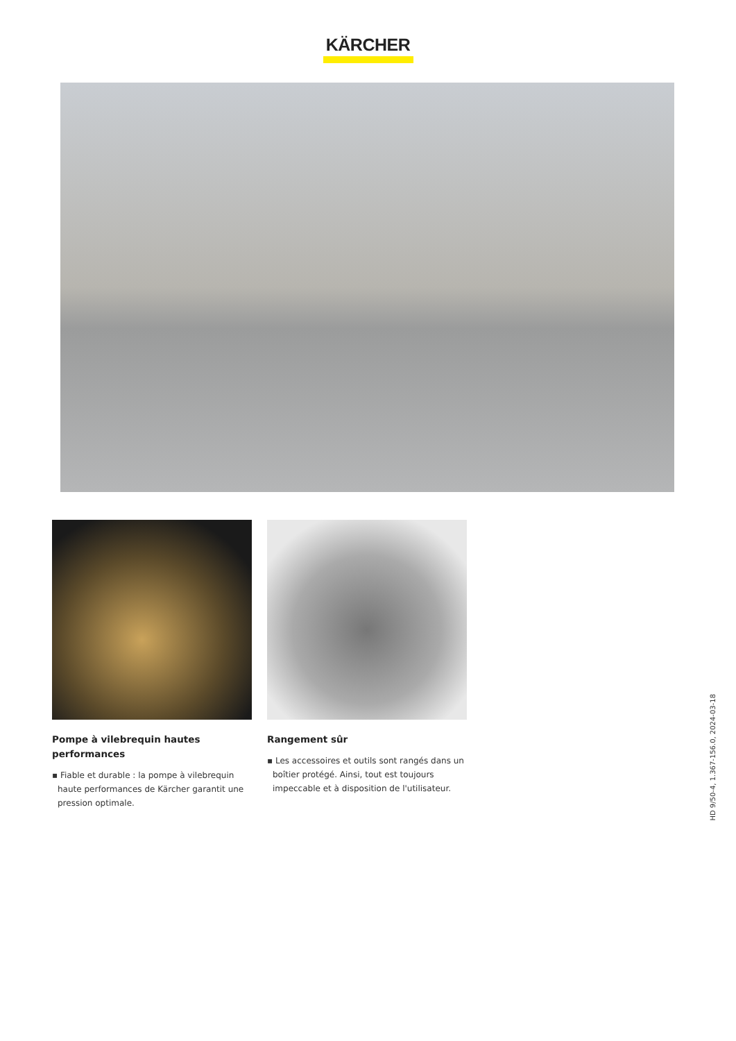KÄRCHER
Pompe à vilebrequin hautes performances
▪ Fiable et durable : la pompe à vilebrequin haute performances de Kärcher garantit une pression optimale.
Rangement sûr
▪ Les accessoires et outils sont rangés dans un boîtier protégé. Ainsi, tout est toujours impeccable et à disposition de l'utilisateur.
HD 9/50-4, 1.367-156.0, 2024-03-18